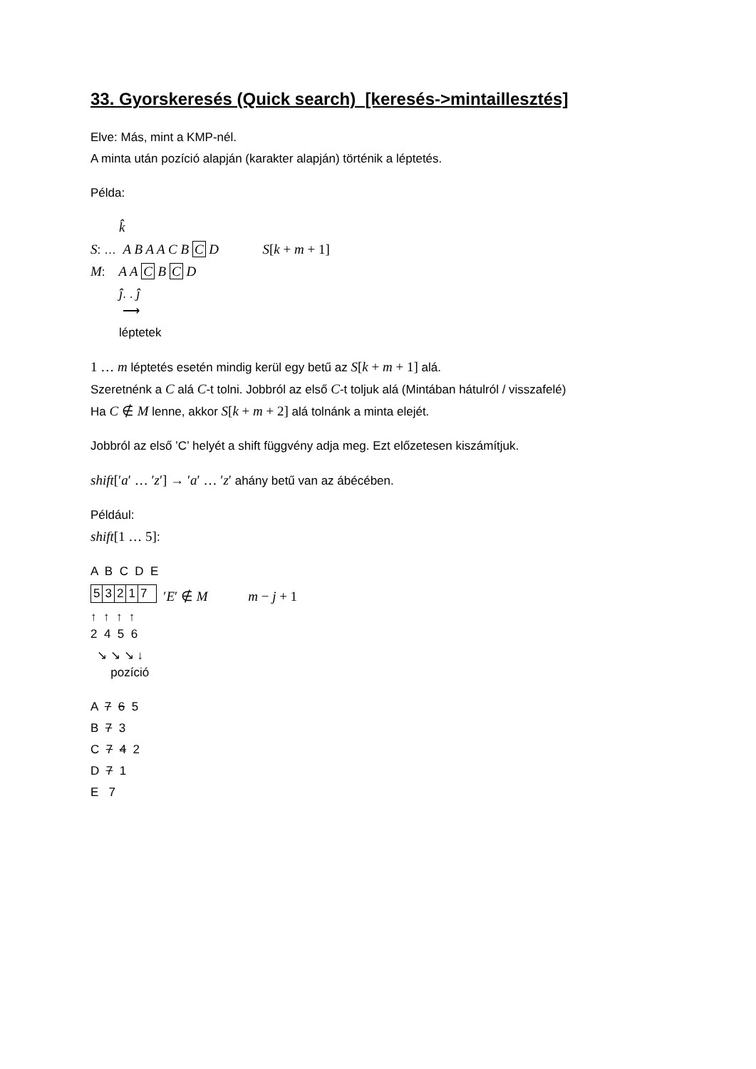33. Gyorskeresés (Quick search) [keresés->mintaillesztés]
Elve: Más, mint a KMP-nél.
A minta után pozíció alapján (karakter alapján) történik a léptetés.
Példa:
k̂
S: … A B A A C B C D S[k + m + 1]
M: A A C B C D
ĵ. . ĵ
⟶
léptetek
1 … m léptetés esetén mindig kerül egy betű az S[k + m + 1] alá.
Szeretnénk a C alá C-t tolni. Jobbról az első C-t toljuk alá (Mintában hátulról / visszafelé)
Ha C ∉ M lenne, akkor S[k + m + 2] alá tolnánk a minta elejét.
Jobbról az első ’C’ helyét a shift függvény adja meg. Ezt előzetesen kiszámítjuk.
shift[′a′ … ′z′] → ′a′ … ′z′ ahány betű van az ábécében.
Például:
shift[1 … 5]:
A B C D E
| 5 | 3 | 2 | 1 | 7 |
′E′ ∉ M m − j + 1
↑ ↑ ↑ ↑
2 4 5 6
↘ ↘ ↘ ↓
pozíció
A 7 6 5
B 7 3
C 7 4 2
D 7 1
E 7